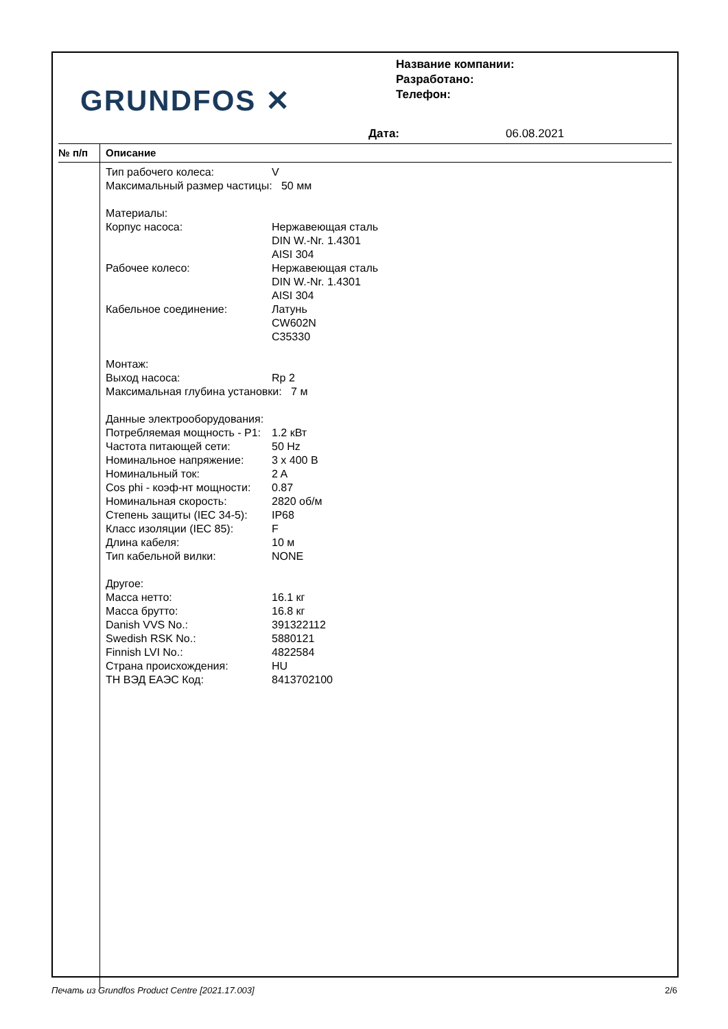GRUNDFOS ✕
Название компании:
Разработано:
Телефон:
Дата: 06.08.2021
№ п/п Описание
| Тип рабочего колеса: | V |
| Максимальный размер частицы: 50 мм | |
| Материалы: | |
| Корпус насоса: | Нержавеющая сталь DIN W.-Nr. 1.4301 AISI 304 |
| Рабочее колесо: | Нержавеющая сталь DIN W.-Nr. 1.4301 AISI 304 |
| Кабельное соединение: | Латунь CW602N C35330 |
| Монтаж: | |
| Выход насоса: | Rp 2 |
| Максимальная глубина установки: 7 м | |
| Данные электрооборудования: | |
| Потребляемая мощность - P1: | 1.2 кВт |
| Частота питающей сети: | 50 Hz |
| Номинальное напряжение: | 3 x 400 В |
| Номинальный ток: | 2 A |
| Cos phi - коэф-нт мощности: | 0.87 |
| Номинальная скорость: | 2820 об/м |
| Степень защиты (IEC 34-5): | IP68 |
| Класс изоляции (IEC 85): | F |
| Длина кабеля: | 10 м |
| Тип кабельной вилки: | NONE |
| Другое: | |
| Масса нетто: | 16.1 кг |
| Масса брутто: | 16.8 кг |
| Danish VVS No.: | 391322112 |
| Swedish RSK No.: | 5880121 |
| Finnish LVI No.: | 4822584 |
| Страна происхождения: | HU |
| ТН ВЭД ЕАЭС Код: | 8413702100 |
Печать из Grundfos Product Centre [2021.17.003] 2/6